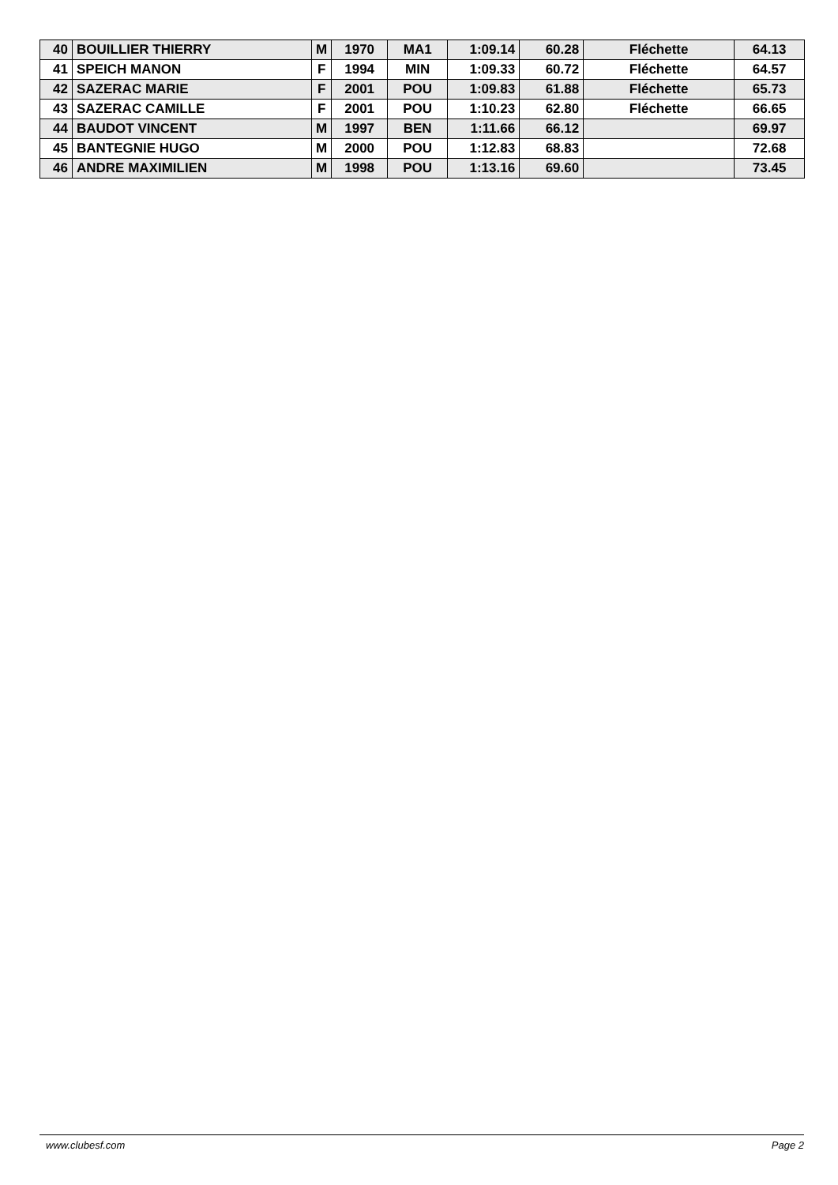| 40 | BOUILLIER THIERRY | M | 1970 | MA1 | 1:09.14 | 60.28 | Fléchette | 64.13 |
| 41 | SPEICH MANON | F | 1994 | MIN | 1:09.33 | 60.72 | Fléchette | 64.57 |
| 42 | SAZERAC MARIE | F | 2001 | POU | 1:09.83 | 61.88 | Fléchette | 65.73 |
| 43 | SAZERAC CAMILLE | F | 2001 | POU | 1:10.23 | 62.80 | Fléchette | 66.65 |
| 44 | BAUDOT VINCENT | M | 1997 | BEN | 1:11.66 | 66.12 | | 69.97 |
| 45 | BANTEGNIE HUGO | M | 2000 | POU | 1:12.83 | 68.83 | | 72.68 |
| 46 | ANDRE MAXIMILIEN | M | 1998 | POU | 1:13.16 | 69.60 | | 73.45 |
www.clubesf.com Page 2